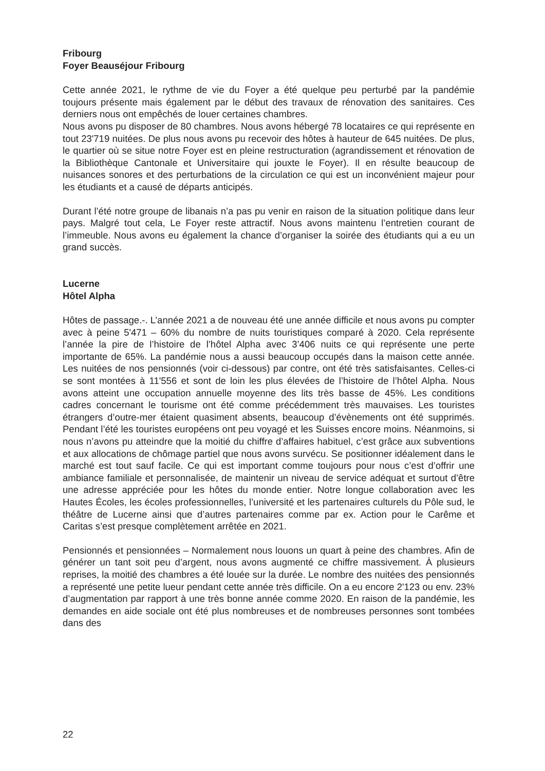Fribourg
Foyer Beauséjour Fribourg
Cette année 2021, le rythme de vie du Foyer a été quelque peu perturbé par la pandémie toujours présente mais également par le début des travaux de rénovation des sanitaires. Ces derniers nous ont empêchés de louer certaines chambres.
Nous avons pu disposer de 80 chambres. Nous avons hébergé 78 locataires ce qui représente en tout 23'719 nuitées. De plus nous avons pu recevoir des hôtes à hauteur de 645 nuitées. De plus, le quartier où se situe notre Foyer est en pleine restructuration (agrandissement et rénovation de la Bibliothèque Cantonale et Universitaire qui jouxte le Foyer). Il en résulte beaucoup de nuisances sonores et des perturbations de la circulation ce qui est un inconvénient majeur pour les étudiants et a causé de départs anticipés.
Durant l’été notre groupe de libanais n’a pas pu venir en raison de la situation politique dans leur pays. Malgré tout cela, Le Foyer reste attractif. Nous avons maintenu l’entretien courant de l’immeuble. Nous avons eu également la chance d’organiser la soirée des étudiants qui a eu un grand succès.
Lucerne
Hôtel Alpha
Hôtes de passage.-. L’année 2021 a de nouveau été une année difficile et nous avons pu compter avec à peine 5'471 – 60% du nombre de nuits touristiques comparé à 2020. Cela représente l’année la pire de l’histoire de l’hôtel Alpha avec 3’406 nuits ce qui représente une perte importante de 65%. La pandémie nous a aussi beaucoup occupés dans la maison cette année. Les nuitées de nos pensionnés (voir ci-dessous) par contre, ont été très satisfaisantes. Celles-ci se sont montées à 11'556 et sont de loin les plus élevées de l’histoire de l’hôtel Alpha. Nous avons atteint une occupation annuelle moyenne des lits très basse de 45%. Les conditions cadres concernant le tourisme ont été comme précédemment très mauvaises. Les touristes étrangers d’outre-mer étaient quasiment absents, beaucoup d’évènements ont été supprimés. Pendant l’été les touristes européens ont peu voyagé et les Suisses encore moins. Néanmoins, si nous n’avons pu atteindre que la moitié du chiffre d’affaires habituel, c’est grâce aux subventions et aux allocations de chômage partiel que nous avons survécu. Se positionner idéalement dans le marché est tout sauf facile. Ce qui est important comme toujours pour nous c’est d’offrir une ambiance familiale et personnalisée, de maintenir un niveau de service adéquat et surtout d’être une adresse appréciée pour les hôtes du monde entier. Notre longue collaboration avec les Hautes Écoles, les écoles professionnelles, l’université et les partenaires culturels du Pôle sud, le théâtre de Lucerne ainsi que d’autres partenaires comme par ex. Action pour le Carême et Caritas s’est presque complètement arrêtée en 2021.
Pensionnés et pensionnées – Normalement nous louons un quart à peine des chambres. Afin de générer un tant soit peu d’argent, nous avons augmenté ce chiffre massivement. À plusieurs reprises, la moitié des chambres a été louée sur la durée. Le nombre des nuitées des pensionnés a représenté une petite lueur pendant cette année très difficile. On a eu encore 2'123 ou env. 23% d’augmentation par rapport à une très bonne année comme 2020. En raison de la pandémie, les demandes en aide sociale ont été plus nombreuses et de nombreuses personnes sont tombées dans des
22